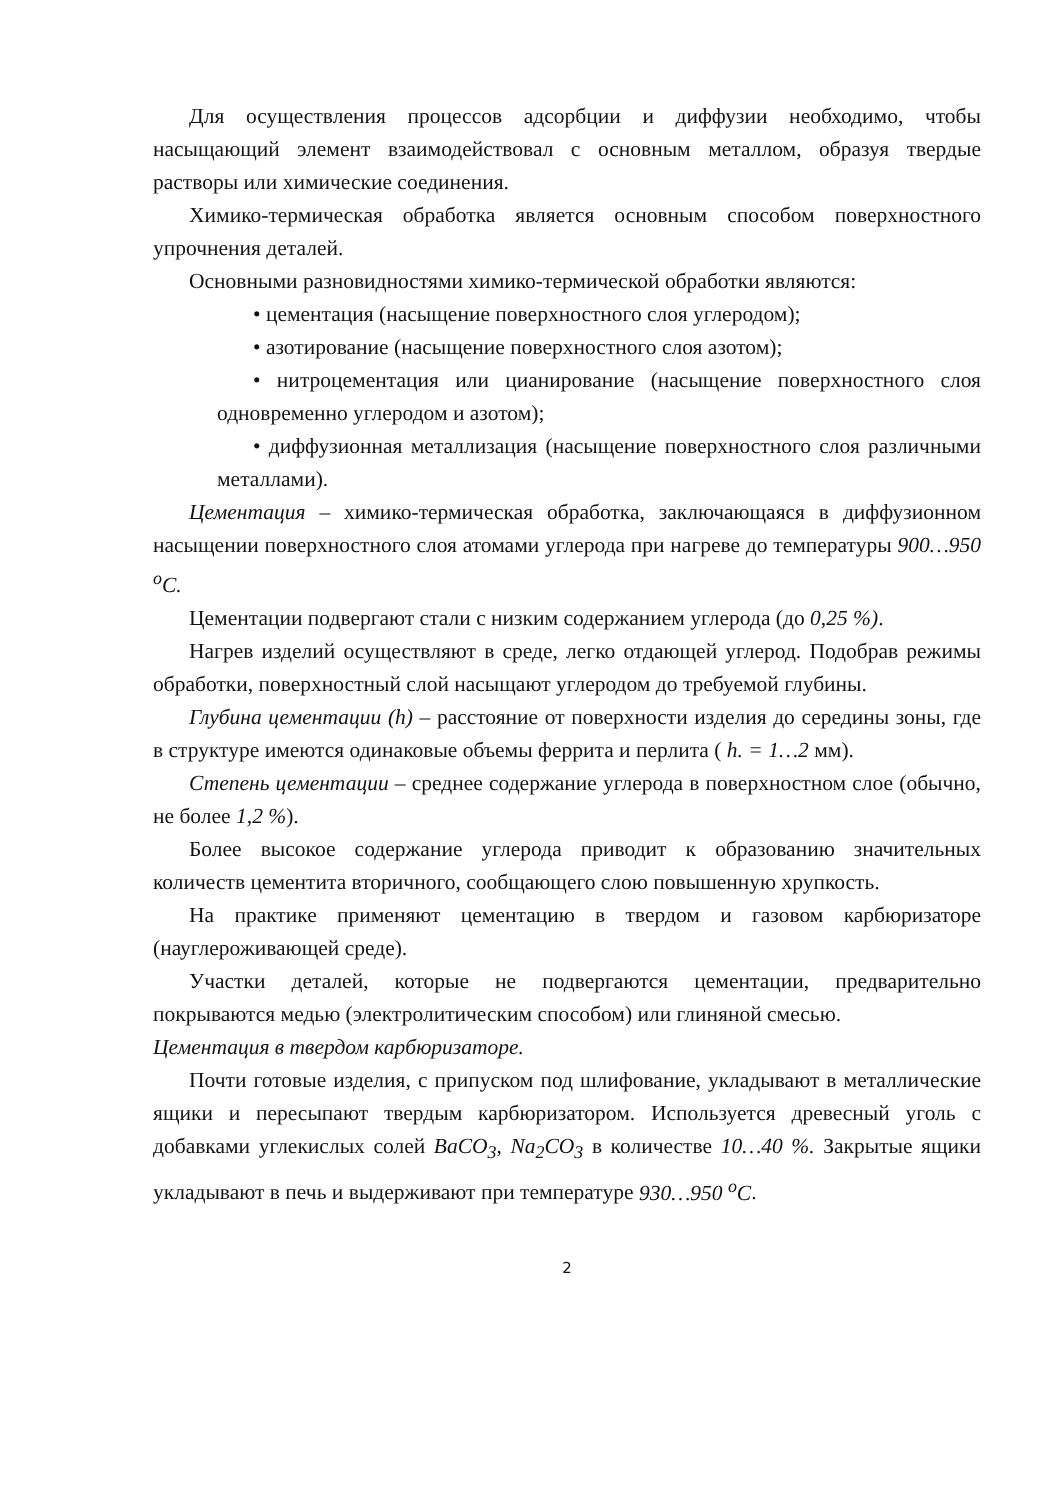Для осуществления процессов адсорбции и диффузии необходимо, чтобы насыщающий элемент взаимодействовал с основным металлом, образуя твердые растворы или химические соединения.
Химико-термическая обработка является основным способом поверхностного упрочнения деталей.
Основными разновидностями химико-термической обработки являются:
• цементация (насыщение поверхностного слоя углеродом);
• азотирование (насыщение поверхностного слоя азотом);
• нитроцементация или цианирование (насыщение поверхностного слоя одновременно углеродом и азотом);
• диффузионная металлизация (насыщение поверхностного слоя различными металлами).
Цементация – химико-термическая обработка, заключающаяся в диффузионном насыщении поверхностного слоя атомами углерода при нагреве до температуры 900…950 <sup>о</sup>С.
Цементации подвергают стали с низким содержанием углерода (до 0,25 %).
Нагрев изделий осуществляют в среде, легко отдающей углерод. Подобрав режимы обработки, поверхностный слой насыщают углеродом до требуемой глубины.
Глубина цементации (h) – расстояние от поверхности изделия до середины зоны, где в структуре имеются одинаковые объемы феррита и перлита ( h. = 1…2 мм).
Степень цементации – среднее содержание углерода в поверхностном слое (обычно, не более 1,2 %).
Более высокое содержание углерода приводит к образованию значительных количеств цементита вторичного, сообщающего слою повышенную хрупкость.
На практике применяют цементацию в твердом и газовом карбюризаторе (науглероживающей среде).
Участки деталей, которые не подвергаются цементации, предварительно покрываются медью (электролитическим способом) или глиняной смесью.
Цементация в твердом карбюризаторе.
Почти готовые изделия, с припуском под шлифование, укладывают в металлические ящики и пересыпают твердым карбюризатором. Используется древесный уголь с добавками углекислых солей ВаСО<sub>3</sub>, Nа<sub>2</sub>СО<sub>3</sub> в количестве 10…40 %. Закрытые ящики укладывают в печь и выдерживают при температуре 930…950 <sup>о</sup>С.
2